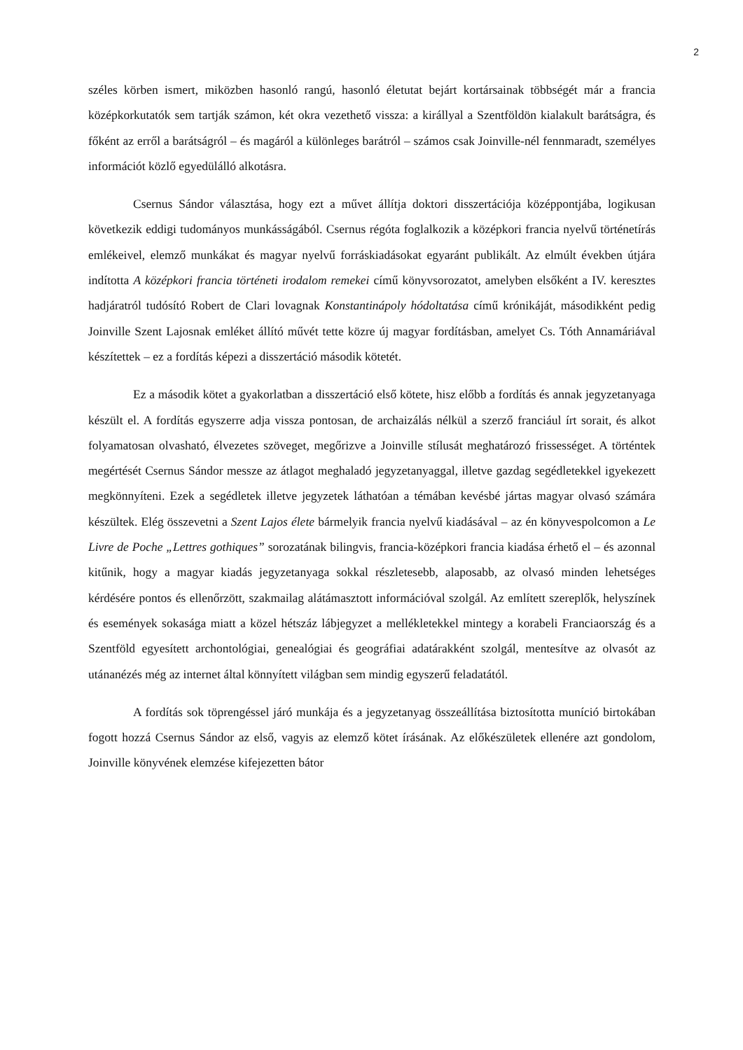2
széles körben ismert, miközben hasonló rangú, hasonló életutat bejárt kortársainak többségét már a francia középkorkutatók sem tartják számon, két okra vezethető vissza: a királlyal a Szentföldön kialakult barátságra, és főként az erről a barátságról – és magáról a különleges barátról – számos csak Joinville-nél fennmaradt, személyes információt közlő egyedülálló alkotásra.
Csernus Sándor választása, hogy ezt a művet állítja doktori disszertációja középpontjába, logikusan következik eddigi tudományos munkásságából. Csernus régóta foglalkozik a középkori francia nyelvű történetírás emlékeivel, elemző munkákat és magyar nyelvű forráskiadásokat egyaránt publikált. Az elmúlt években útjára indította A középkori francia történeti irodalom remekei című könyvsorozatot, amelyben elsőként a IV. keresztes hadjáratról tudósító Robert de Clari lovagnak Konstantinápoly hódoltatása című krónikáját, másodikként pedig Joinville Szent Lajosnak emléket állító művét tette közre új magyar fordításban, amelyet Cs. Tóth Annamáriával készítettek – ez a fordítás képezi a disszertáció második kötetét.
Ez a második kötet a gyakorlatban a disszertáció első kötete, hisz előbb a fordítás és annak jegyzetanyaga készült el. A fordítás egyszerre adja vissza pontosan, de archaizálás nélkül a szerző franciául írt sorait, és alkot folyamatosan olvasható, élvezetes szöveget, megőrizve a Joinville stílusát meghatározó frissességet. A történtek megértését Csernus Sándor messze az átlagot meghaladó jegyzetanyaggal, illetve gazdag segédletekkel igyekezett megkönnyíteni. Ezek a segédletek illetve jegyzetek láthatóan a témában kevésbé jártas magyar olvasó számára készültek. Elég összevetni a Szent Lajos élete bármelyik francia nyelvű kiadásával – az én könyvespolcomon a Le Livre de Poche „Lettres gothiques” sorozatának bilingvis, francia-középkori francia kiadása érhető el – és azonnal kitűnik, hogy a magyar kiadás jegyzetanyaga sokkal részletesebb, alaposabb, az olvasó minden lehetséges kérdésére pontos és ellenőrzött, szakmailag alátámasztott információval szolgál. Az említett szereplők, helyszínek és események sokasága miatt a közel hétszáz lábjegyzet a mellékletekkel mintegy a korabeli Franciaország és a Szentföld egyesített archontológiai, genealógiai és geográfiai adatárakként szolgál, mentesítve az olvasót az utánanézés még az internet által könnyített világban sem mindig egyszerű feladatától.
A fordítás sok töprengéssel járó munkája és a jegyzetanyag összeállítása biztosította muníció birtokában fogott hozzá Csernus Sándor az első, vagyis az elemző kötet írásának. Az előkészületek ellenére azt gondolom, Joinville könyvének elemzése kifejezetten bátor